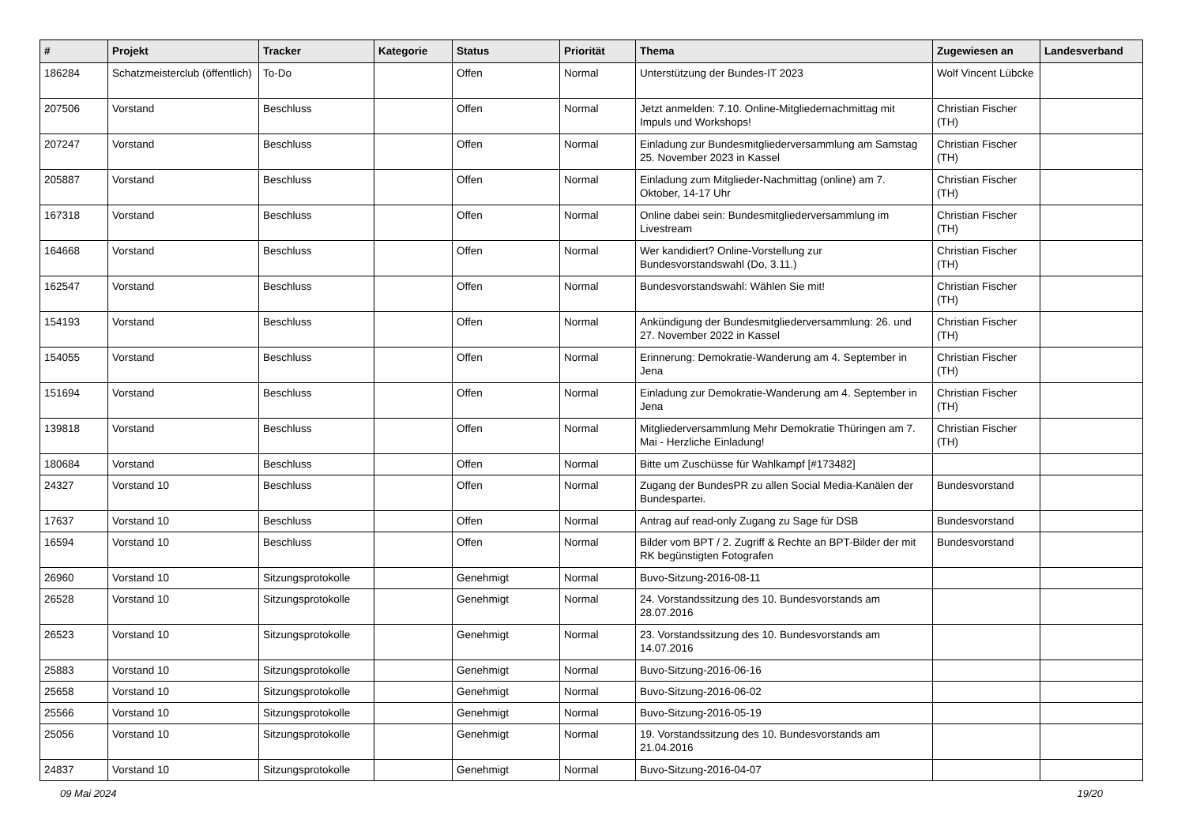| # | Projekt | Tracker | Kategorie | Status | Priorität | Thema | Zugewiesen an | Landesverband |
| --- | --- | --- | --- | --- | --- | --- | --- | --- |
| 186284 | Schatzmeisterclub (öffentlich) | To-Do | | Offen | Normal | Unterstützung der Bundes-IT 2023 | Wolf Vincent Lübcke | |
| 207506 | Vorstand | Beschluss | | Offen | Normal | Jetzt anmelden: 7.10. Online-Mitgliedernachmittag mit Impuls und Workshops! | Christian Fischer (TH) | |
| 207247 | Vorstand | Beschluss | | Offen | Normal | Einladung zur Bundesmitgliederversammlung am Samstag 25. November 2023 in Kassel | Christian Fischer (TH) | |
| 205887 | Vorstand | Beschluss | | Offen | Normal | Einladung zum Mitglieder-Nachmittag (online) am 7. Oktober, 14-17 Uhr | Christian Fischer (TH) | |
| 167318 | Vorstand | Beschluss | | Offen | Normal | Online dabei sein: Bundesmitgliederversammlung im Livestream | Christian Fischer (TH) | |
| 164668 | Vorstand | Beschluss | | Offen | Normal | Wer kandidiert? Online-Vorstellung zur Bundesvorstandswahl (Do, 3.11.) | Christian Fischer (TH) | |
| 162547 | Vorstand | Beschluss | | Offen | Normal | Bundesvorstandswahl: Wählen Sie mit! | Christian Fischer (TH) | |
| 154193 | Vorstand | Beschluss | | Offen | Normal | Ankündigung der Bundesmitgliederversammlung: 26. und 27. November 2022 in Kassel | Christian Fischer (TH) | |
| 154055 | Vorstand | Beschluss | | Offen | Normal | Erinnerung: Demokratie-Wanderung am 4. September in Jena | Christian Fischer (TH) | |
| 151694 | Vorstand | Beschluss | | Offen | Normal | Einladung zur Demokratie-Wanderung am 4. September in Jena | Christian Fischer (TH) | |
| 139818 | Vorstand | Beschluss | | Offen | Normal | Mitgliederversammlung Mehr Demokratie Thüringen am 7. Mai - Herzliche Einladung! | Christian Fischer (TH) | |
| 180684 | Vorstand | Beschluss | | Offen | Normal | Bitte um Zuschüsse für Wahlkampf [#173482] | | |
| 24327 | Vorstand 10 | Beschluss | | Offen | Normal | Zugang der BundesPR zu allen Social Media-Kanälen der Bundespartei. | Bundesvorstand | |
| 17637 | Vorstand 10 | Beschluss | | Offen | Normal | Antrag auf read-only Zugang zu Sage für DSB | Bundesvorstand | |
| 16594 | Vorstand 10 | Beschluss | | Offen | Normal | Bilder vom BPT / 2. Zugriff & Rechte an BPT-Bilder der mit RK begünstigten Fotografen | Bundesvorstand | |
| 26960 | Vorstand 10 | Sitzungsprotokolle | | Genehmigt | Normal | Buvo-Sitzung-2016-08-11 | | |
| 26528 | Vorstand 10 | Sitzungsprotokolle | | Genehmigt | Normal | 24. Vorstandssitzung des 10. Bundesvorstands am 28.07.2016 | | |
| 26523 | Vorstand 10 | Sitzungsprotokolle | | Genehmigt | Normal | 23. Vorstandssitzung des 10. Bundesvorstands am 14.07.2016 | | |
| 25883 | Vorstand 10 | Sitzungsprotokolle | | Genehmigt | Normal | Buvo-Sitzung-2016-06-16 | | |
| 25658 | Vorstand 10 | Sitzungsprotokolle | | Genehmigt | Normal | Buvo-Sitzung-2016-06-02 | | |
| 25566 | Vorstand 10 | Sitzungsprotokolle | | Genehmigt | Normal | Buvo-Sitzung-2016-05-19 | | |
| 25056 | Vorstand 10 | Sitzungsprotokolle | | Genehmigt | Normal | 19. Vorstandssitzung des 10. Bundesvorstands am 21.04.2016 | | |
| 24837 | Vorstand 10 | Sitzungsprotokolle | | Genehmigt | Normal | Buvo-Sitzung-2016-04-07 | | |
09 Mai 2024 19/20